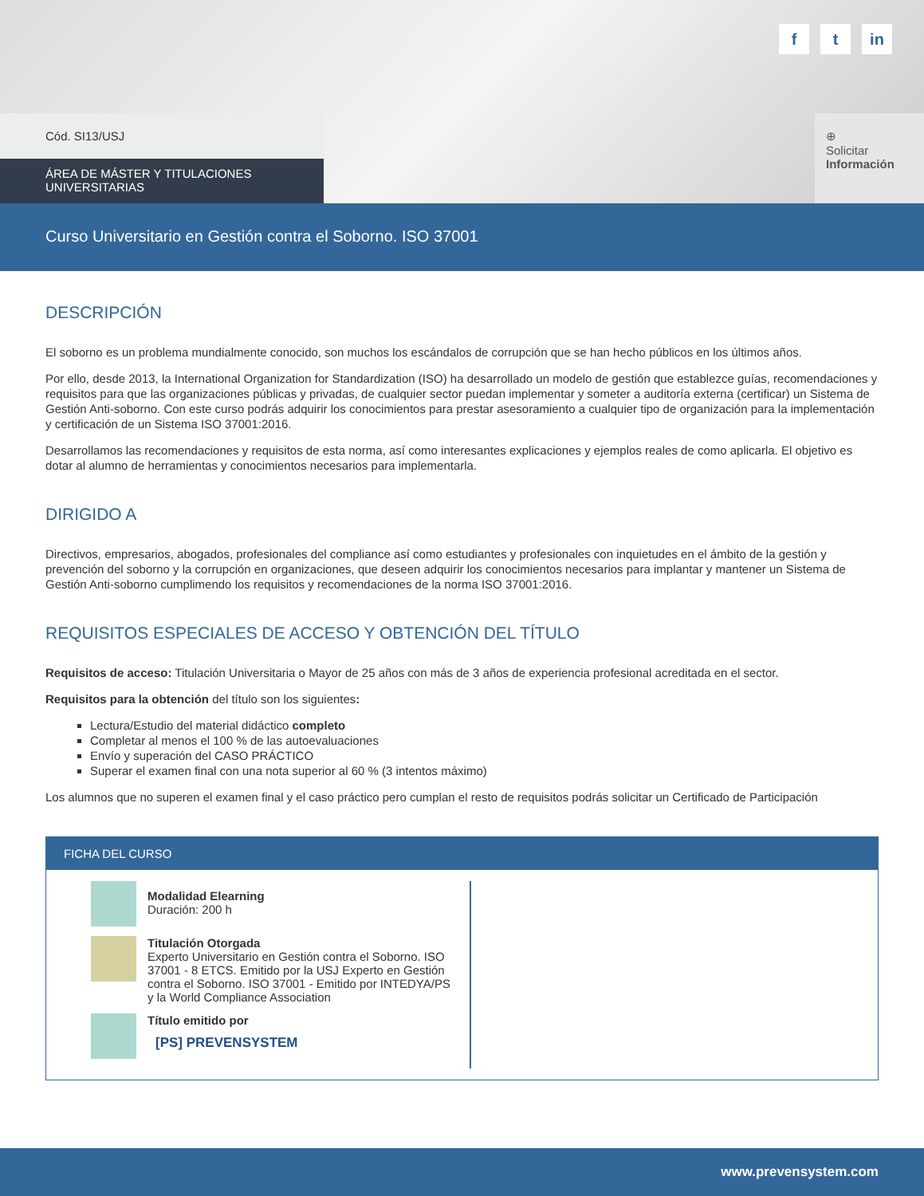ft in
Cód. SI13/USJ
ÁREA DE MÁSTER Y TITULACIONES UNIVERSITARIAS
⊕
Solicitar
Información
Curso Universitario en Gestión contra el Soborno. ISO 37001
DESCRIPCIÓN
El soborno es un problema mundialmente conocido, son muchos los escándalos de corrupción que se han hecho públicos en los últimos años.
Por ello, desde 2013, la International Organization for Standardization (ISO) ha desarrollado un modelo de gestión que establezce guías, recomendaciones y requisitos para que las organizaciones públicas y privadas, de cualquier sector puedan implementar y someter a auditoría externa (certificar) un Sistema de Gestión Anti-soborno. Con este curso podrás adquirir los conocimientos para prestar asesoramiento a cualquier tipo de organización para la implementación y certificación de un Sistema ISO 37001:2016.
Desarrollamos las recomendaciones y requisitos de esta norma, así como interesantes explicaciones y ejemplos reales de como aplicarla. El objetivo es dotar al alumno de herramientas y conocimientos necesarios para implementarla.
DIRIGIDO A
Directivos, empresarios, abogados, profesionales del compliance así como estudiantes y profesionales con inquietudes en el ámbito de la gestión y prevención del soborno y la corrupción en organizaciones, que deseen adquirir los conocimientos necesarios para implantar y mantener un Sistema de Gestión Anti-soborno cumplimendo los requisitos y recomendaciones de la norma ISO 37001:2016.
REQUISITOS ESPECIALES DE ACCESO Y OBTENCIÓN DEL TÍTULO
Requisitos de acceso: Titulación Universitaria o Mayor de 25 años con más de 3 años de experiencia profesional acreditada en el sector.
Requisitos para la obtención del título son los siguientes:
Lectura/Estudio del material didáctico completo
Completar al menos el 100 % de las autoevaluaciones
Envío y superación del CASO PRÁCTICO
Superar el examen final con una nota superior al 60 % (3 intentos máximo)
Los alumnos que no superen el examen final y el caso práctico pero cumplan el resto de requisitos podrás solicitar un Certificado de Participación
FICHA DEL CURSO
Modalidad Elearning
Duración: 200 h
Titulación Otorgada
Experto Universitario en Gestión contra el Soborno. ISO 37001 - 8 ETCS. Emitido por la USJ Experto en Gestión contra el Soborno. ISO 37001 - Emitido por INTEDYA/PS y la World Compliance Association
Título emitido por
[PS] PREVENSYSTEM
www.prevensystem.com